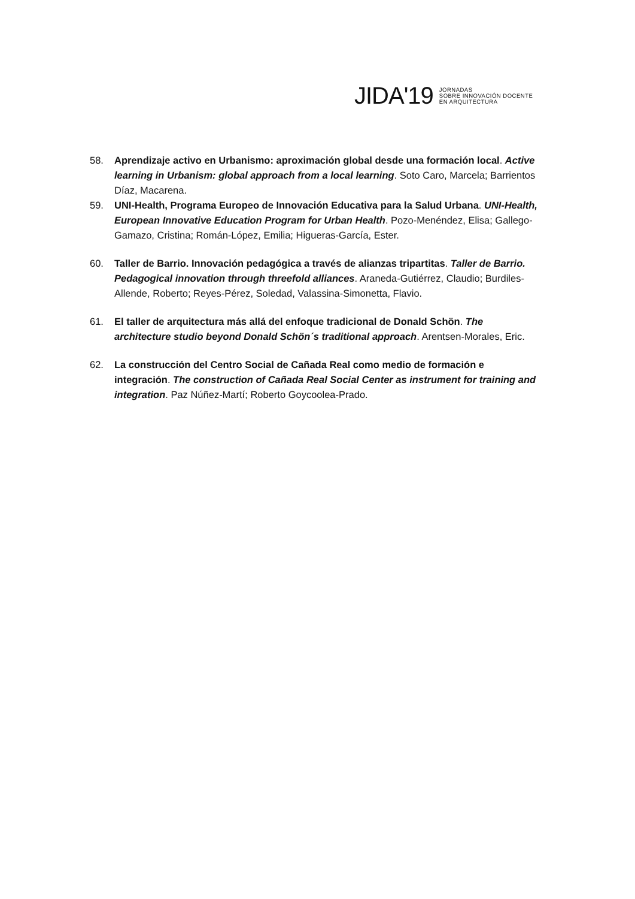JIDA'19
JORNADAS
SOBRE INNOVACIÓN DOCENTE
EN ARQUITECTURA
58. Aprendizaje activo en Urbanismo: aproximación global desde una formación local. Active learning in Urbanism: global approach from a local learning. Soto Caro, Marcela; Barrientos Díaz, Macarena.
59. UNI-Health, Programa Europeo de Innovación Educativa para la Salud Urbana. UNI-Health, European Innovative Education Program for Urban Health. Pozo-Menéndez, Elisa; Gallego-Gamazo, Cristina; Román-López, Emilia; Higueras-García, Ester.
60. Taller de Barrio. Innovación pedagógica a través de alianzas tripartitas. Taller de Barrio. Pedagogical innovation through threefold alliances. Araneda-Gutiérrez, Claudio; Burdiles-Allende, Roberto; Reyes-Pérez, Soledad, Valassina-Simonetta, Flavio.
61. El taller de arquitectura más allá del enfoque tradicional de Donald Schön. The architecture studio beyond Donald Schön´s traditional approach. Arentsen-Morales, Eric.
62. La construcción del Centro Social de Cañada Real como medio de formación e integración. The construction of Cañada Real Social Center as instrument for training and integration. Paz Núñez-Martí; Roberto Goycoolea-Prado.